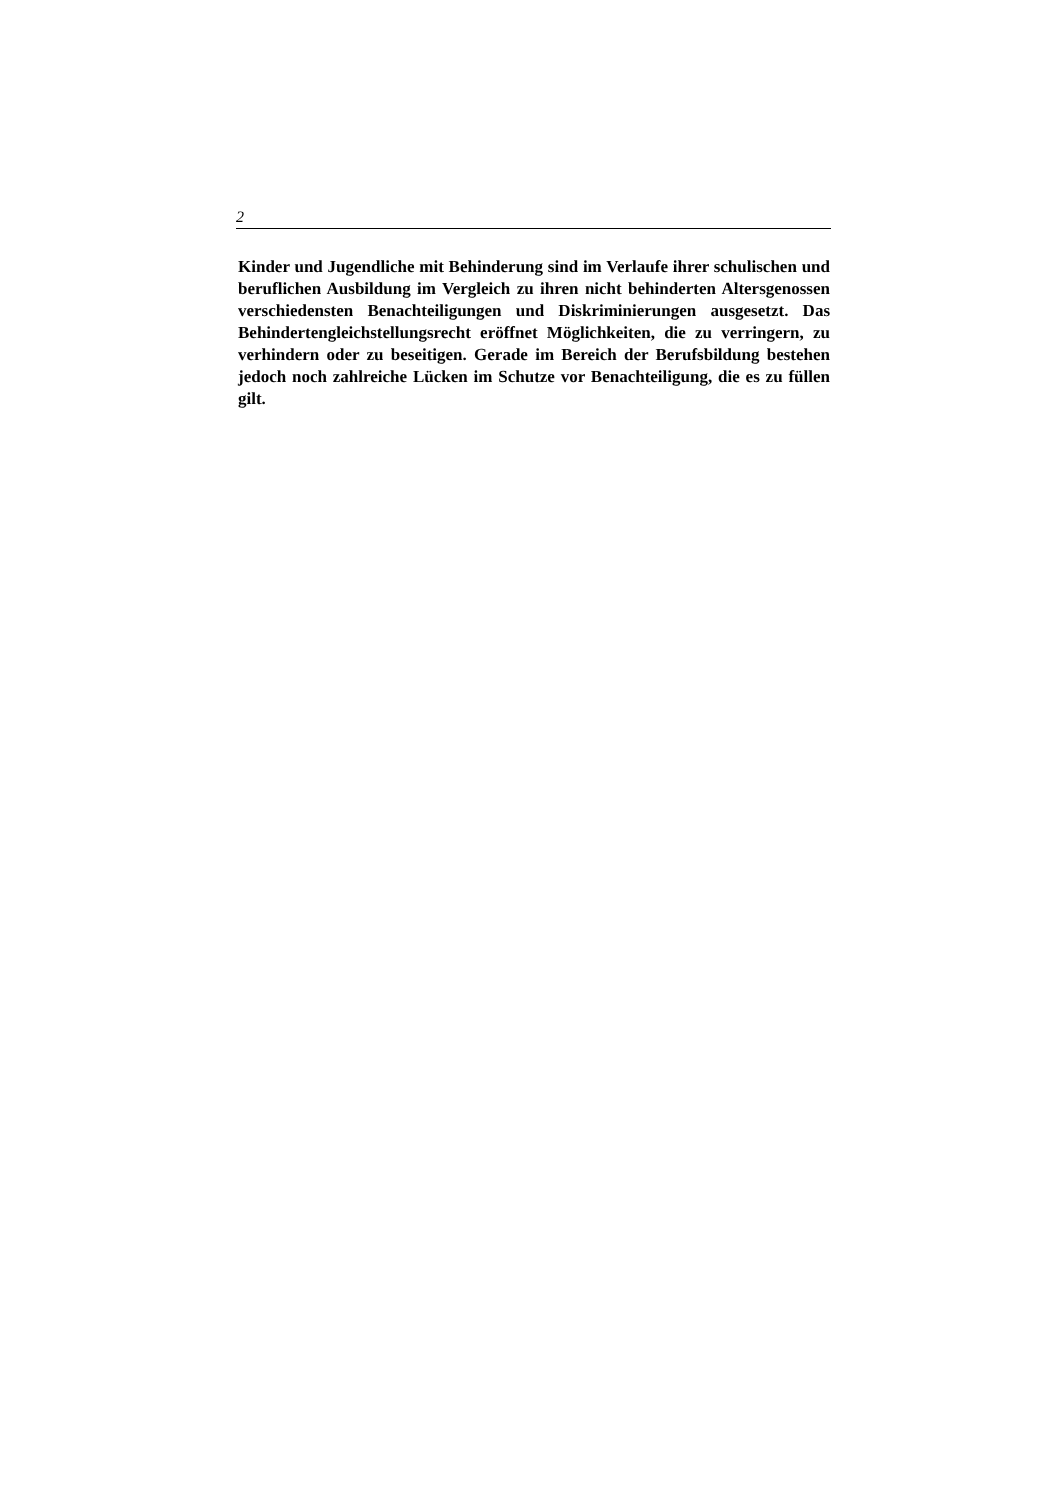2
Kinder und Jugendliche mit Behinderung sind im Verlaufe ihrer schulischen und beruflichen Ausbildung im Vergleich zu ihren nicht behinderten Alters­genossen verschiedensten Benachteiligungen und Diskriminierungen ausge­setzt. Das Behindertengleichstellungsrecht eröffnet Möglichkeiten, die zu verringern, zu verhindern oder zu beseitigen. Gerade im Bereich der Be­rufsbildung bestehen jedoch noch zahlreiche Lücken im Schutze vor Benach­teiligung, die es zu füllen gilt.